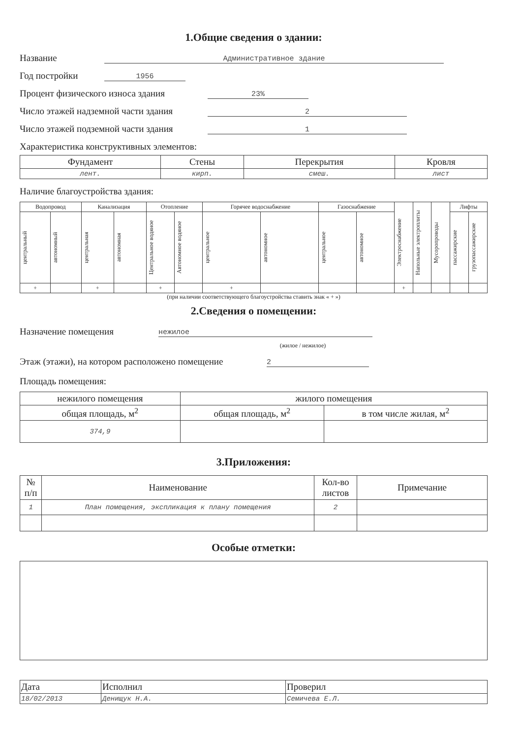1.Общие сведения о здании:
Название Административное здание
Год постройки 1956
Процент физического износа здания 23%
Число этажей надземной части здания 2
Число этажей подземной части здания 1
Характеристика конструктивных элементов:
| Фундамент | Стены | Перекрытия | Кровля |
| --- | --- | --- | --- |
| лент. | кирп. | смеш. | лист |
Наличие благоустройства здания:
| Водопровод | | Канализация | | Отопление | | Горячее водоснабжение | | Газоснабжение | | Электроснабжение | Напольные электроплиты | Мусоропроводы | Лифты | |
| --- | --- | --- | --- | --- | --- | --- | --- | --- | --- | --- | --- | --- | --- | --- |
| центральный | автономный | центральная | автономная | Центральное водяное | Автономное водяное | центральное | автономное | центральное | автономное | | | | пассажирские | грузопассажирские |
| + | | + | | + | | + | | | | + | | | | |
(при наличии соответствующего благоустройства ставить знак « + »)
2.Сведения о помещении:
Назначение помещения нежилое
(жилое / нежилое)
Этаж (этажи), на котором расположено помещение 2
Площадь помещения:
| нежилого помещения | жилого помещения | |
| --- | --- | --- |
| общая площадь, м<sup>2</sup> | общая площадь, м<sup>2</sup> | в том числе жилая, м<sup>2</sup> |
| 374,9 | | |
3.Приложения:
| № п/п | Наименование | Кол-во листов | Примечание |
| --- | --- | --- | --- |
| 1 | План помещения, экспликация к плану помещения | 2 | |
Особые отметки:
| Дата | Исполнил | Проверил |
| 18/02/2013 | Денищук Н.А. | Семичева Е.Л. |